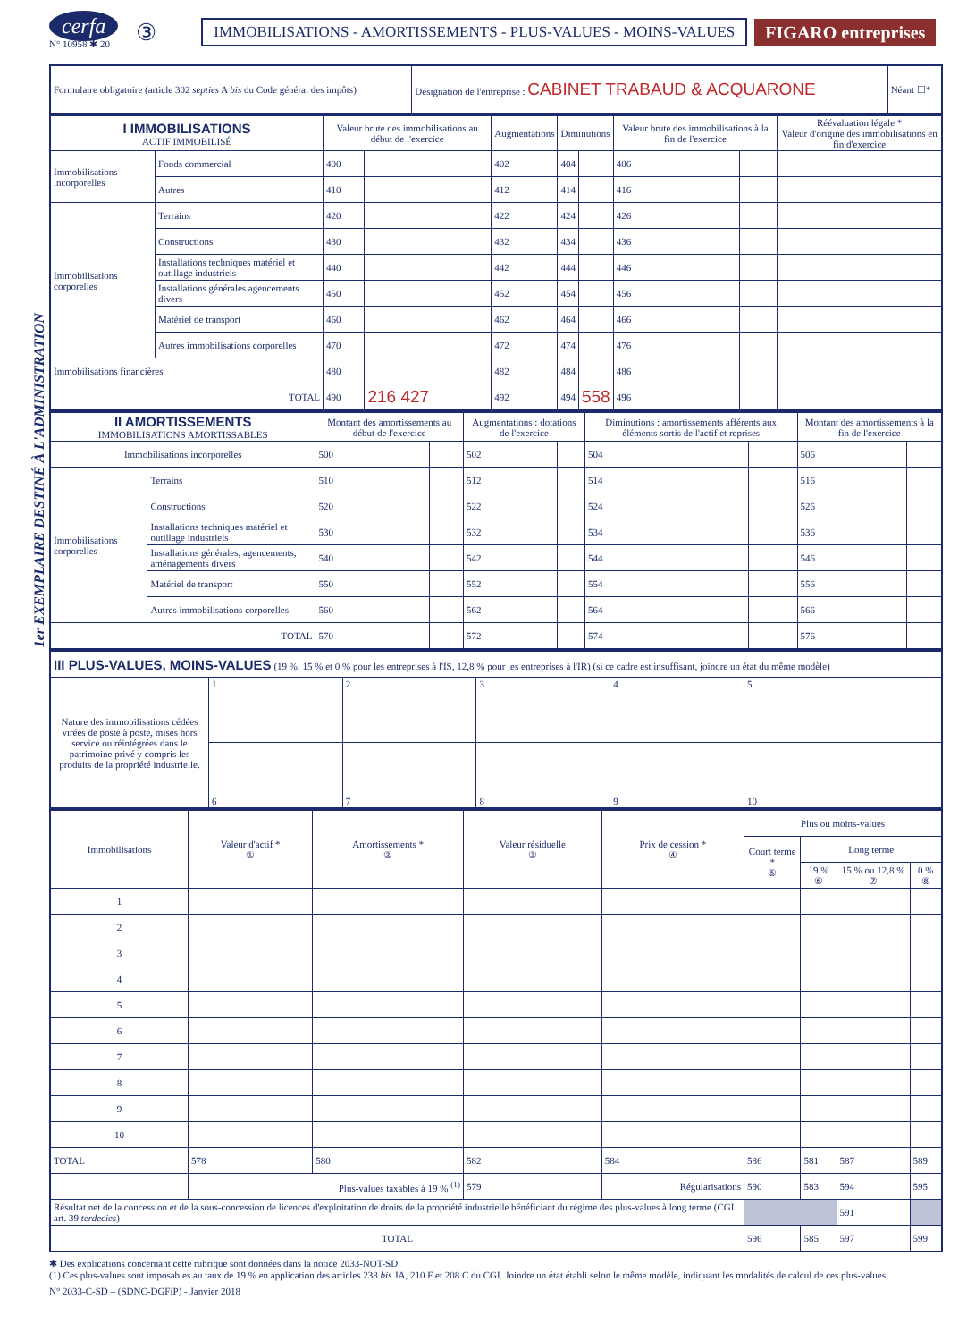1er EXEMPLAIRE DESTINÉ À L'ADMINISTRATION
cerfa
N° 10958 ✱ 20
③
IMMOBILISATIONS - AMORTISSEMENTS - PLUS-VALUES - MOINS-VALUES
FIGARO entreprises
| Formulaire obligatoire (article 302 septies A bis du Code général des impôts) | Désignation de l'entreprise : CABINET TRABAUD & ACQUARONE | Néant ☐* |
| I IMMOBILISATIONS ACTIF IMMOBILISÉ | | Valeur brute des immobilisations au début de l'exercice | | Augmentations | | Diminutions | | Valeur brute des immobilisations à la fin de l'exercice | | Réévaluation légale * Valeur d'origine des immobilisations en fin d'exercice |
| --- | --- | --- | --- | --- | --- | --- | --- | --- | --- | --- |
| Immobilisations incorporelles | Fonds commercial | 400 | | 402 | | 404 | | 406 | | |
| | Autres | 410 | | 412 | | 414 | | 416 | | |
| Immobilisations corporelles | Terrains | 420 | | 422 | | 424 | | 426 | | |
| | Constructions | 430 | | 432 | | 434 | | 436 | | |
| | Installations techniques matériel et outillage industriels | 440 | | 442 | | 444 | | 446 | | |
| | Installations générales agencements divers | 450 | | 452 | | 454 | | 456 | | |
| | Matériel de transport | 460 | | 462 | | 464 | | 466 | | |
| | Autres immobilisations corporelles | 470 | | 472 | | 474 | | 476 | | |
| Immobilisations financières | | 480 | | 482 | | 484 | | 486 | | |
| TOTAL | | 490 | 216 427 | 492 | | 494 | 558 | 496 | | |
| II AMORTISSEMENTS IMMOBILISATIONS AMORTISSABLES | | Montant des amortissements au début de l'exercice | | Augmentations : dotations de l'exercice | | Diminutions : amortissements afférents aux éléments sortis de l'actif et reprises | | Montant des amortissements à la fin de l'exercice | |
| --- | --- | --- | --- | --- | --- | --- | --- | --- | --- |
| Immobilisations incorporelles | | 500 | | 502 | | 504 | | 506 | |
| Immobilisations corporelles | Terrains | 510 | | 512 | | 514 | | 516 | |
| | Constructions | 520 | | 522 | | 524 | | 526 | |
| | Installations techniques matériel et outillage industriels | 530 | | 532 | | 534 | | 536 | |
| | Installations générales, agencements, aménagements divers | 540 | | 542 | | 544 | | 546 | |
| | Matériel de transport | 550 | | 552 | | 554 | | 556 | |
| | Autres immobilisations corporelles | 560 | | 562 | | 564 | | 566 | |
| TOTAL | | 570 | | 572 | | 574 | | 576 | |
| III PLUS-VALUES, MOINS-VALUES (19 %, 15 % et 0 % pour les entreprises à l'IS, 12,8 % pour les entreprises à l'IR) (si ce cadre est insuffisant, joindre un état du même modèle) | | | | | |
| Nature des immobilisations cédées virées de poste à poste, mises hors service ou réintégrées dans le patrimoine privé y compris les produits de la propriété industrielle. | 1 | 2 | 3 | 4 | 5 |
| | 6 | 7 | 8 | 9 | 10 |
| Immobilisations | Valeur d'actif * ① | Amortissements * ② | Valeur résiduelle ③ | Prix de cession * ④ | Plus ou moins-values | | | |
| --- | --- | --- | --- | --- | --- | --- | --- | --- |
| | | | | | Court terme * ⑤ | Long terme | | |
| | | | | | | 19 % ⑥ | 15 % ou 12,8 % ⑦ | 0 % ⑧ |
| 1 | | | | | | | | |
| 2 | | | | | | | | |
| 3 | | | | | | | | |
| 4 | | | | | | | | |
| 5 | | | | | | | | |
| 6 | | | | | | | | |
| 7 | | | | | | | | |
| 8 | | | | | | | | |
| 9 | | | | | | | | |
| 10 | | | | | | | | |
| TOTAL | 578 | 580 | 582 | 584 | 586 | 581 | 587 | 589 |
| | Plus-values taxables à 19 % <sup>(1)</sup> | | 579 | Régularisations | 590 | 583 | 594 | 595 |
| Résultat net de la concession et de la sous-concession de licences d'exploitation de droits de la propriété industrielle bénéficiant du régime des plus-values à long terme (CGI art. 39 terdecies ) | | | | | | | 591 | |
| TOTAL | | | | | 596 | 585 | 597 | 599 |
✱ Des explications concernant cette rubrique sont données dans la notice 2033-NOT-SD
(1) Ces plus-values sont imposables au taux de 19 % en application des articles 238 bis JA, 210 F et 208 C du CGI. Joindre un état établi selon le même modèle, indiquant les modalités de calcul de ces plus-values.
N° 2033-C-SD – (SDNC-DGFiP) - Janvier 2018